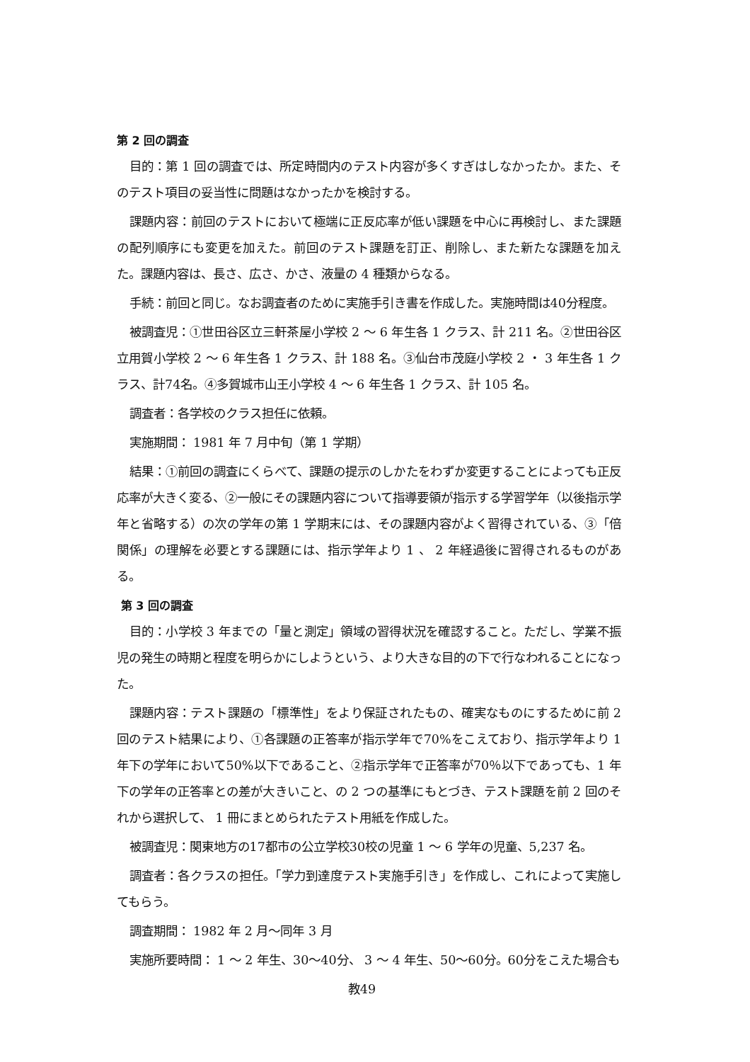第 2 回の調査
目的：第 1 回の調査では、所定時間内のテスト内容が多くすぎはしなかったか。また、そのテスト項目の妥当性に問題はなかったかを検討する。
課題内容：前回のテストにおいて極端に正反応率が低い課題を中心に再検討し、また課題の配列順序にも変更を加えた。前回のテスト課題を訂正、削除し、また新たな課題を加えた。課題内容は、長さ、広さ、かさ、液量の 4 種類からなる。
手続：前回と同じ。なお調査者のために実施手引き書を作成した。実施時間は40分程度。
被調査児：①世田谷区立三軒茶屋小学校 2 ～ 6 年生各 1 クラス、計 211 名。②世田谷区立用賀小学校 2 ～ 6 年生各 1 クラス、計 188 名。③仙台市茂庭小学校 2 ・ 3 年生各 1 クラス、計74名。④多賀城市山王小学校 4 ～ 6 年生各 1 クラス、計 105 名。
調査者：各学校のクラス担任に依頼。
実施期間： 1981 年 7 月中旬（第 1 学期）
結果：①前回の調査にくらべて、課題の提示のしかたをわずか変更することによっても正反応率が大きく変る、②一般にその課題内容について指導要領が指示する学習学年（以後指示学年と省略する）の次の学年の第 1 学期末には、その課題内容がよく習得されている、③「倍関係」の理解を必要とする課題には、指示学年より 1 、 2 年経過後に習得されるものがある。
第 3 回の調査
目的：小学校 3 年までの「量と測定」領域の習得状況を確認すること。ただし、学業不振児の発生の時期と程度を明らかにしようという、より大きな目的の下で行なわれることになった。
課題内容：テスト課題の「標準性」をより保証されたもの、確実なものにするために前 2 回のテスト結果により、①各課題の正答率が指示学年で70%をこえており、指示学年より 1 年下の学年において50%以下であること、②指示学年で正答率が70％以下であっても、1 年下の学年の正答率との差が大きいこと、の 2 つの基準にもとづき、テスト課題を前 2 回のそれから選択して、 1 冊にまとめられたテスト用紙を作成した。
被調査児：関東地方の17都市の公立学校30校の児童 1 ～ 6 学年の児童、5,237 名。
調査者：各クラスの担任。「学力到達度テスト実施手引き」を作成し、これによって実施してもらう。
調査期間： 1982 年 2 月～同年 3 月
実施所要時間： 1 ～ 2 年生、30～40分、 3 ～ 4 年生、50～60分。60分をこえた場合も
教49